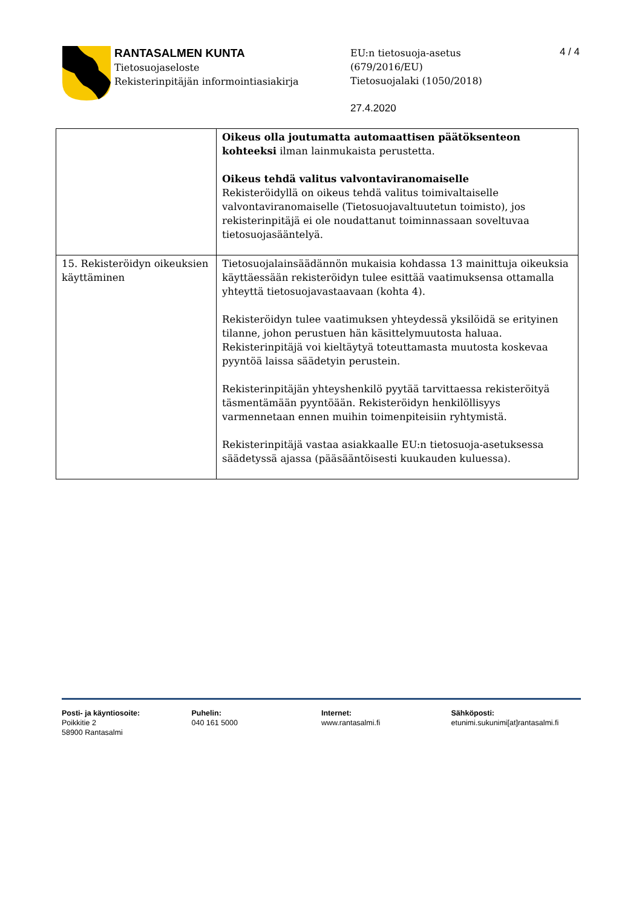RANTASALMEN KUNTA
Tietosuojaseloste
Rekisterinpitäjän informointiasiakirja
EU:n tietosuoja-asetus
(679/2016/EU)
Tietosuojalaki (1050/2018)
27.4.2020
4 / 4
| | Oikeus olla joutumatta automaattisen päätöksenteon kohteeksi ilman lainmukaista perustetta. Oikeus tehdä valitus valvontaviranomaiselle Rekisteröidyllä on oikeus tehdä valitus toimivaltaiselle valvontaviranomaiselle (Tietosuojavaltuutetun toimisto), jos rekisterinpitäjä ei ole noudattanut toiminnassaan soveltuvaa tietosuojasääntelyä. |
| 15. Rekisteröidyn oikeuksien käyttäminen | Tietosuojalainsäädännön mukaisia kohdassa 13 mainittuja oikeuksia käyttäessään rekisteröidyn tulee esittää vaatimuksensa ottamalla yhteyttä tietosuojavastaavaan (kohta 4). Rekisteröidyn tulee vaatimuksen yhteydessä yksilöidä se erityinen tilanne, johon perustuen hän käsittelymuutosta haluaa. Rekisterinpitäjä voi kieltäytyä toteuttamasta muutosta koskevaa pyyntöä laissa säädetyin perustein. Rekisterinpitäjän yhteyshenkilö pyytää tarvittaessa rekisteröityä täsmentämään pyyntöään. Rekisteröidyn henkilöllisyys varmennetaan ennen muihin toimenpiteisiin ryhtymistä. Rekisterinpitäjä vastaa asiakkaalle EU:n tietosuoja-asetuksessa säädetyssä ajassa (pääsääntöisesti kuukauden kuluessa). |
Posti- ja käyntiosoite:
Poikkitie 2
58900 Rantasalmi
Puhelin:
040 161 5000
Internet:
www.rantasalmi.fi
Sähköposti:
etunimi.sukunimi[at]rantasalmi.fi